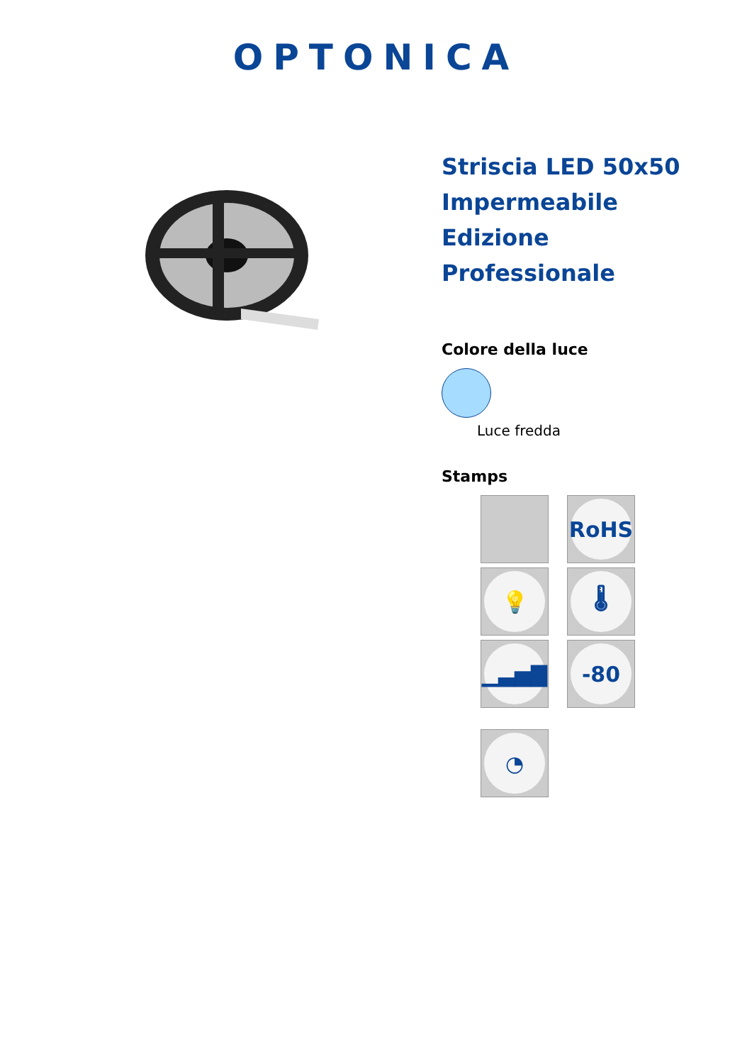OPTONICA
Striscia LED 50x50 Impermeabile Edizione Professionale
Colore della luce
Luce fredda
Stamps
RoHS
💡
🌡
▁▃▅▇
-80
◔